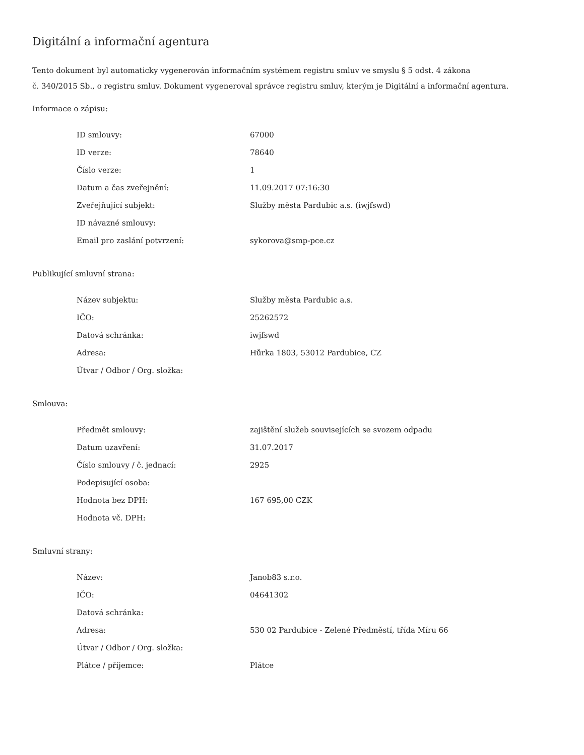Digitální a informační agentura
Tento dokument byl automaticky vygenerován informačním systémem registru smluv ve smyslu § 5 odst. 4 zákona
č. 340/2015 Sb., o registru smluv. Dokument vygeneroval správce registru smluv, kterým je Digitální a informační agentura.
Informace o zápisu:
| ID smlouvy: | 67000 |
| ID verze: | 78640 |
| Číslo verze: | 1 |
| Datum a čas zveřejnění: | 11.09.2017 07:16:30 |
| Zveřejňující subjekt: | Služby města Pardubic a.s. (iwjfswd) |
| ID návazné smlouvy: | |
| Email pro zaslání potvrzení: | sykorova@smp-pce.cz |
Publikující smluvní strana:
| Název subjektu: | Služby města Pardubic a.s. |
| IČO: | 25262572 |
| Datová schránka: | iwjfswd |
| Adresa: | Hůrka 1803, 53012 Pardubice, CZ |
| Útvar / Odbor / Org. složka: | |
Smlouva:
| Předmět smlouvy: | zajištění služeb souvisejících se svozem odpadu |
| Datum uzavření: | 31.07.2017 |
| Číslo smlouvy / č. jednací: | 2925 |
| Podepisující osoba: | |
| Hodnota bez DPH: | 167 695,00 CZK |
| Hodnota vč. DPH: | |
Smluvní strany:
| Název: | Janob83 s.r.o. |
| IČO: | 04641302 |
| Datová schránka: | |
| Adresa: | 530 02 Pardubice - Zelené Předměstí, třída Míru 66 |
| Útvar / Odbor / Org. složka: | |
| Plátce / příjemce: | Plátce |